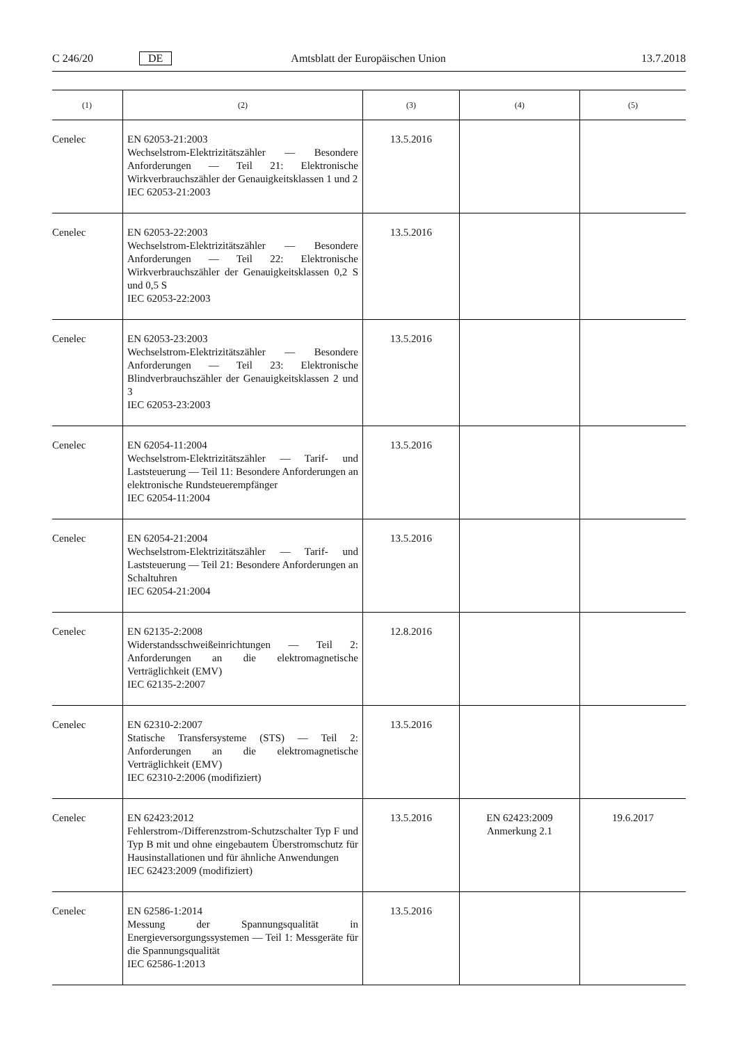C 246/20 DE Amtsblatt der Europäischen Union 13.7.2018
| (1) | (2) | (3) | (4) | (5) |
| --- | --- | --- | --- | --- |
| Cenelec | EN 62053-21:2003 Wechselstrom-Elektrizitätszähler — Besondere Anforderungen — Teil 21: Elektronische Wirkverbrauchszähler der Genauigkeitsklassen 1 und 2 IEC 62053-21:2003 | 13.5.2016 | | |
| Cenelec | EN 62053-22:2003 Wechselstrom-Elektrizitätszähler — Besondere Anforderungen — Teil 22: Elektronische Wirkverbrauchszähler der Genauigkeitsklassen 0,2 S und 0,5 S IEC 62053-22:2003 | 13.5.2016 | | |
| Cenelec | EN 62053-23:2003 Wechselstrom-Elektrizitätszähler — Besondere Anforderungen — Teil 23: Elektronische Blindverbrauchszähler der Genauigkeitsklassen 2 und 3 IEC 62053-23:2003 | 13.5.2016 | | |
| Cenelec | EN 62054-11:2004 Wechselstrom-Elektrizitätszähler — Tarif- und Laststeuerung — Teil 11: Besondere Anforderungen an elektronische Rundsteuerempfänger IEC 62054-11:2004 | 13.5.2016 | | |
| Cenelec | EN 62054-21:2004 Wechselstrom-Elektrizitätszähler — Tarif- und Laststeuerung — Teil 21: Besondere Anforderungen an Schaltuhren IEC 62054-21:2004 | 13.5.2016 | | |
| Cenelec | EN 62135-2:2008 Widerstandsschweißeinrichtungen — Teil 2: Anforderungen an die elektromagnetische Verträglichkeit (EMV) IEC 62135-2:2007 | 12.8.2016 | | |
| Cenelec | EN 62310-2:2007 Statische Transfersysteme (STS) — Teil 2: Anforderungen an die elektromagnetische Verträglichkeit (EMV) IEC 62310-2:2006 (modifiziert) | 13.5.2016 | | |
| Cenelec | EN 62423:2012 Fehlerstrom-/Differenzstrom-Schutzschalter Typ F und Typ B mit und ohne eingebautem Überstromschutz für Hausinstallationen und für ähnliche Anwendungen IEC 62423:2009 (modifiziert) | 13.5.2016 | EN 62423:2009 Anmerkung 2.1 | 19.6.2017 |
| Cenelec | EN 62586-1:2014 Messung der Spannungsqualität in Energieversorgungssystemen — Teil 1: Messgeräte für die Spannungsqualität IEC 62586-1:2013 | 13.5.2016 | | |